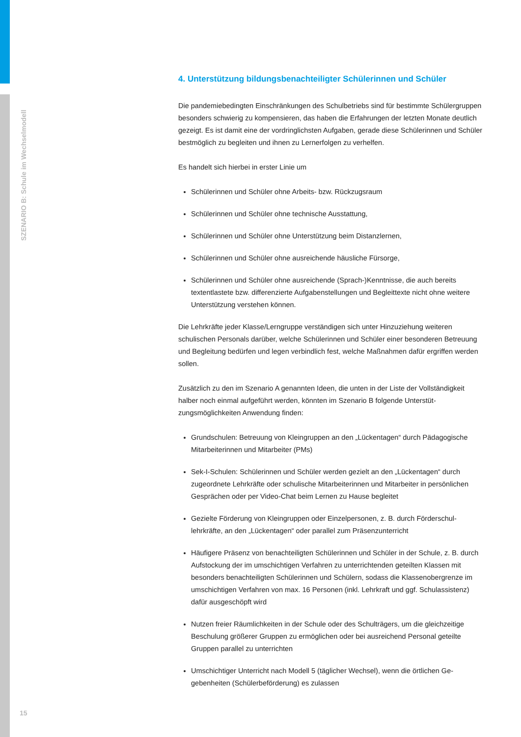SZENARIO B: Schule im Wechselmodell
4. Unterstützung bildungsbenachteiligter Schülerinnen und Schüler
Die pandemiebedingten Einschränkungen des Schulbetriebs sind für bestimmte Schüler­gruppen besonders schwierig zu kompensieren, das haben die Erfahrungen der letzten Monate deutlich gezeigt. Es ist damit eine der vordringlichsten Aufgaben, gerade diese Schülerinnen und Schüler bestmöglich zu begleiten und ihnen zu Lernerfolgen zu verhelfen.
Es handelt sich hierbei in erster Linie um
Schülerinnen und Schüler ohne Arbeits- bzw. Rückzugsraum
Schülerinnen und Schüler ohne technische Ausstattung,
Schülerinnen und Schüler ohne Unterstützung beim Distanzlernen,
Schülerinnen und Schüler ohne ausreichende häusliche Fürsorge,
Schülerinnen und Schüler ohne ausreichende (Sprach-)Kenntnisse, die auch bereits textentlastete bzw. differenzierte Aufgabenstellungen und Begleittexte nicht ohne weitere Unterstützung verstehen können.
Die Lehrkräfte jeder Klasse/Lerngruppe verständigen sich unter Hinzuziehung weiteren schulischen Personals darüber, welche Schülerinnen und Schüler einer besonderen Be­treuung und Begleitung bedürfen und legen verbindlich fest, welche Maßnahmen dafür ergriffen werden sollen.
Zusätzlich zu den im Szenario A genannten Ideen, die unten in der Liste der Vollständig­keit halber noch einmal aufgeführt werden, könnten im Szenario B folgende Unterstüt­zungsmöglichkeiten Anwendung finden:
Grundschulen: Betreuung von Kleingruppen an den „Lückentagen“ durch Pädagogi­sche Mitarbeiterinnen und Mitarbeiter (PMs)
Sek-I-Schulen: Schülerinnen und Schüler werden gezielt an den „Lückentagen“ durch zugeordnete Lehrkräfte oder schulische Mitarbeiterinnen und Mitarbeiter in persön­lichen Gesprächen oder per Video-Chat beim Lernen zu Hause begleitet
Gezielte Förderung von Kleingruppen oder Einzelpersonen, z. B. durch Förderschul­lehrkräfte, an den „Lückentagen“ oder parallel zum Präsenzunterricht
Häufigere Präsenz von benachteiligten Schülerinnen und Schüler in der Schule, z. B. durch Aufstockung der im umschichtigen Verfahren zu unterrichtenden geteilten Klassen mit besonders benachteiligten Schülerinnen und Schülern, sodass die Klassen­obergrenze im umschichtigen Verfahren von max. 16 Personen (inkl. Lehrkraft und ggf. Schulassistenz) dafür ausgeschöpft wird
Nutzen freier Räumlichkeiten in der Schule oder des Schulträgers, um die gleichzeitige Beschulung größerer Gruppen zu ermöglichen oder bei ausreichend Personal geteilte Gruppen parallel zu unterrichten
Umschichtiger Unterricht nach Modell 5 (täglicher Wechsel), wenn die örtlichen Ge­gebenheiten (Schülerbeförderung) es zulassen
15